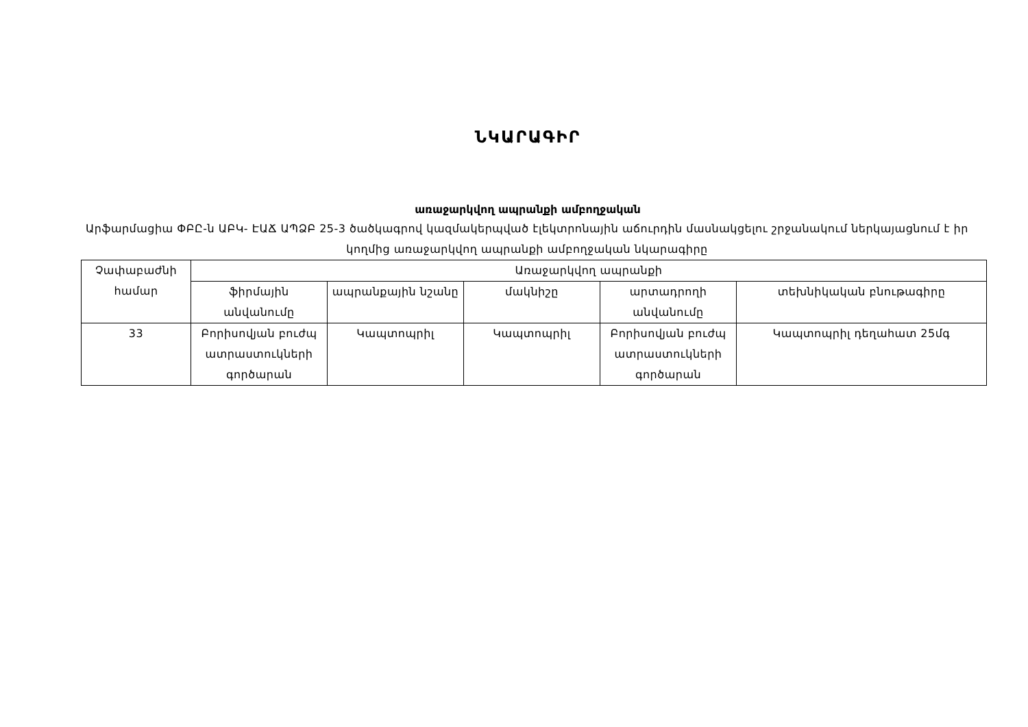ՆԿԱՐԱԳԻՐ
առաջարկվող ապրանքի ամբողջական
Արֆարմացիա ՓԲԸ-ն ԱԲԿ- ԷԱՃ ԱՊՁԲ 25-3 ծածկագրով կազմակերպված էլեկտրոնային աճուրդին մասնակցելու շրջանակում ներկայացնում է իր կողմից առաջարկվող ապրանքի ամբողջական նկարագիրը
| Չափաբաժնի համար | Առաջարկվող ապրանքի | | | | |
| --- | --- | --- | --- | --- | --- |
| | ֆիրմային անվանումը | ապրանքային նշանը | մակնիշը | արտադրողի անվանումը | տեխնիկական բնութագիրը |
| 33 | Բորիսովյան բուժպ ատրաստուկների գործարան | Կապտոպրիլ | Կապտոպրիլ | Բորիսովյան բուժպ ատրաստուկների գործարան | Կապտոպրիլ դեղահատ 25մգ |